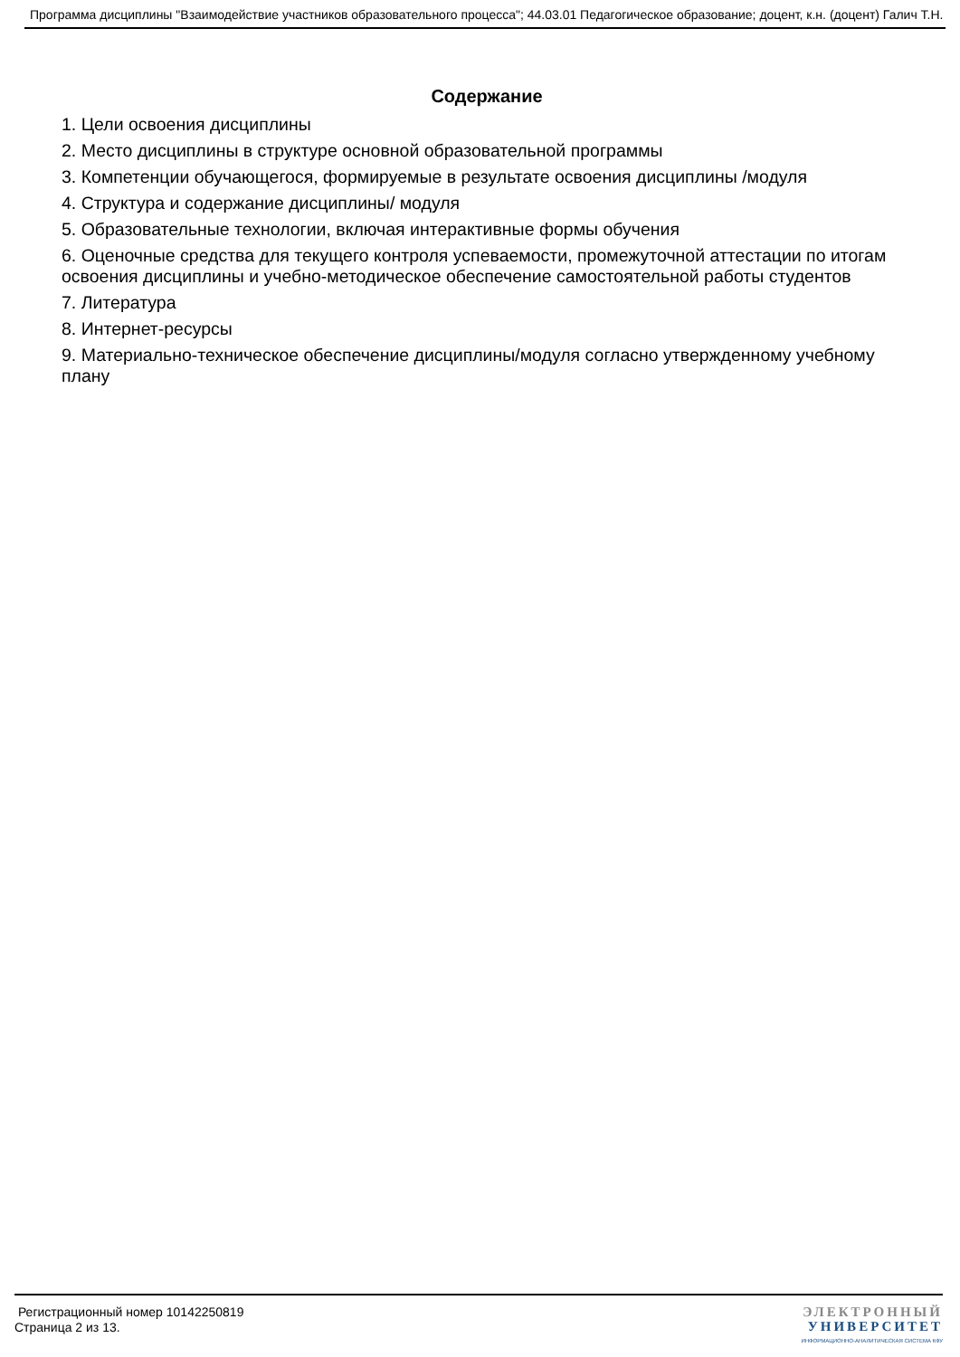Программа дисциплины "Взаимодействие участников образовательного процесса"; 44.03.01 Педагогическое образование; доцент, к.н. (доцент) Галич Т.Н.
Содержание
1. Цели освоения дисциплины
2. Место дисциплины в структуре основной образовательной программы
3. Компетенции обучающегося, формируемые в результате освоения дисциплины /модуля
4. Структура и содержание дисциплины/ модуля
5. Образовательные технологии, включая интерактивные формы обучения
6. Оценочные средства для текущего контроля успеваемости, промежуточной аттестации по итогам освоения дисциплины и учебно-методическое обеспечение самостоятельной работы студентов
7. Литература
8. Интернет-ресурсы
9. Материально-техническое обеспечение дисциплины/модуля согласно утвержденному учебному плану
Регистрационный номер 10142250819
Страница 2 из 13.
ЭЛЕКТРОННЫЙ
УНИВЕРСИТЕТ
ИНФОРМАЦИОННО-АНАЛИТИЧЕСКАЯ СИСТЕМА КФУ